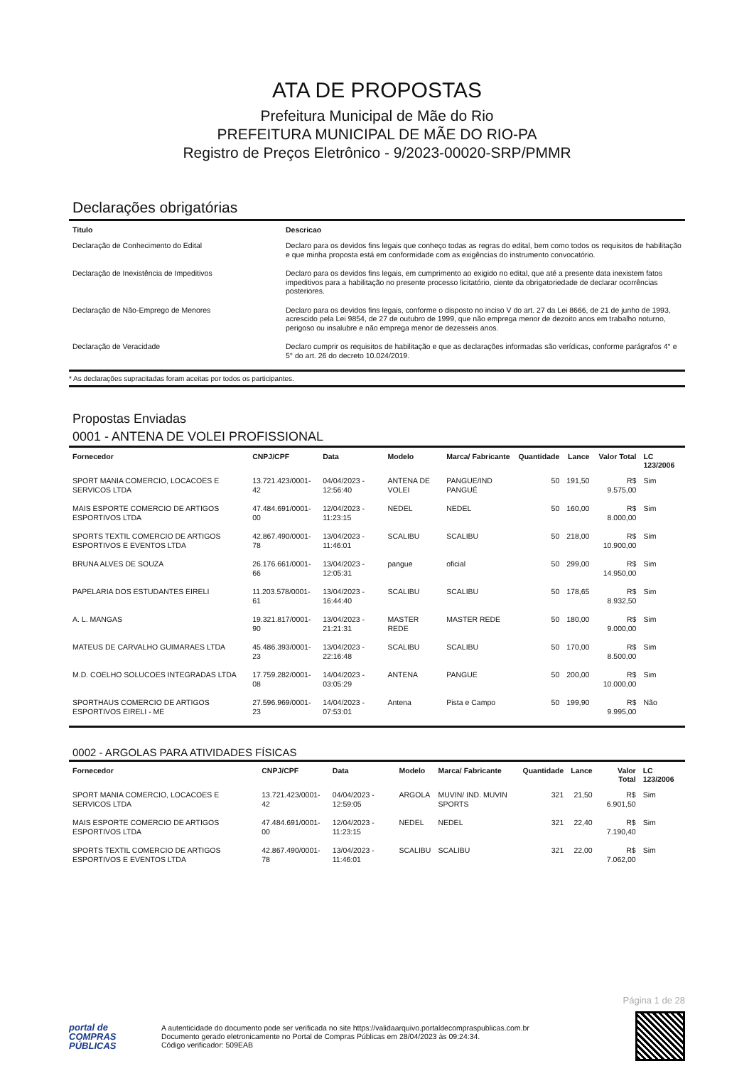ATA DE PROPOSTAS
Prefeitura Municipal de Mãe do Rio
PREFEITURA MUNICIPAL DE MÃE DO RIO-PA
Registro de Preços Eletrônico - 9/2023-00020-SRP/PMMR
Declarações obrigatórias
| Titulo | Descricao |
| --- | --- |
| Declaração de Conhecimento do Edital | Declaro para os devidos fins legais que conheço todas as regras do edital, bem como todos os requisitos de habilitação e que minha proposta está em conformidade com as exigências do instrumento convocatório. |
| Declaração de Inexistência de Impeditivos | Declaro para os devidos fins legais, em cumprimento ao exigido no edital, que até a presente data inexistem fatos impeditivos para a habilitação no presente processo licitatório, ciente da obrigatoriedade de declarar ocorrências posteriores. |
| Declaração de Não-Emprego de Menores | Declaro para os devidos fins legais, conforme o disposto no inciso V do art. 27 da Lei 8666, de 21 de junho de 1993, acrescido pela Lei 9854, de 27 de outubro de 1999, que não emprega menor de dezoito anos em trabalho noturno, perigoso ou insalubre e não emprega menor de dezesseis anos. |
| Declaração de Veracidade | Declaro cumprir os requisitos de habilitação e que as declarações informadas são verídicas, conforme parágrafos 4° e 5° do art. 26 do decreto 10.024/2019. |
* As declarações supracitadas foram aceitas por todos os participantes.
Propostas Enviadas
0001 - ANTENA DE VOLEI PROFISSIONAL
| Fornecedor | CNPJ/CPF | Data | Modelo | Marca/ Fabricante | Quantidade | Lance | Valor Total | LC 123/2006 |
| --- | --- | --- | --- | --- | --- | --- | --- | --- |
| SPORT MANIA COMERCIO, LOCACOES E SERVICOS LTDA | 13.721.423/0001-42 | 04/04/2023 - 12:56:40 | ANTENA DE VOLEI | PANGUE/IND PANGUÉ | 50 | 191,50 | R$ 9.575,00 | Sim |
| MAIS ESPORTE COMERCIO DE ARTIGOS ESPORTIVOS LTDA | 47.484.691/0001-00 | 12/04/2023 - 11:23:15 | NEDEL | NEDEL | 50 | 160,00 | R$ 8.000,00 | Sim |
| SPORTS TEXTIL COMERCIO DE ARTIGOS ESPORTIVOS E EVENTOS LTDA | 42.867.490/0001-78 | 13/04/2023 - 11:46:01 | SCALIBU | SCALIBU | 50 | 218,00 | R$ 10.900,00 | Sim |
| BRUNA ALVES DE SOUZA | 26.176.661/0001-66 | 13/04/2023 - 12:05:31 | pangue | oficial | 50 | 299,00 | R$ 14.950,00 | Sim |
| PAPELARIA DOS ESTUDANTES EIRELI | 11.203.578/0001-61 | 13/04/2023 - 16:44:40 | SCALIBU | SCALIBU | 50 | 178,65 | R$ 8.932,50 | Sim |
| A. L. MANGAS | 19.321.817/0001-90 | 13/04/2023 - 21:21:31 | MASTER REDE | MASTER REDE | 50 | 180,00 | R$ 9.000,00 | Sim |
| MATEUS DE CARVALHO GUIMARAES LTDA | 45.486.393/0001-23 | 13/04/2023 - 22:16:48 | SCALIBU | SCALIBU | 50 | 170,00 | R$ 8.500,00 | Sim |
| M.D. COELHO SOLUCOES INTEGRADAS LTDA | 17.759.282/0001-08 | 14/04/2023 - 03:05:29 | ANTENA | PANGUE | 50 | 200,00 | R$ 10.000,00 | Sim |
| SPORTHAUS COMERCIO DE ARTIGOS ESPORTIVOS EIRELI - ME | 27.596.969/0001-23 | 14/04/2023 - 07:53:01 | Antena | Pista e Campo | 50 | 199,90 | R$ 9.995,00 | Não |
0002 - ARGOLAS PARA ATIVIDADES FÍSICAS
| Fornecedor | CNPJ/CPF | Data | Modelo | Marca/ Fabricante | Quantidade | Lance | Valor Total | LC 123/2006 |
| --- | --- | --- | --- | --- | --- | --- | --- | --- |
| SPORT MANIA COMERCIO, LOCACOES E SERVICOS LTDA | 13.721.423/0001-42 | 04/04/2023 - 12:59:05 | ARGOLA | MUVIN/ IND. MUVIN SPORTS | 321 | 21,50 | R$ 6.901,50 | Sim |
| MAIS ESPORTE COMERCIO DE ARTIGOS ESPORTIVOS LTDA | 47.484.691/0001-00 | 12/04/2023 - 11:23:15 | NEDEL | NEDEL | 321 | 22,40 | R$ 7.190,40 | Sim |
| SPORTS TEXTIL COMERCIO DE ARTIGOS ESPORTIVOS E EVENTOS LTDA | 42.867.490/0001-78 | 13/04/2023 - 11:46:01 | SCALIBU | SCALIBU | 321 | 22,00 | R$ 7.062,00 | Sim |
Página 1 de 28
portal de
COMPRAS
PÚBLICAS
A autenticidade do documento pode ser verificada no site https://validaarquivo.portaldecompraspublicas.com.br
Documento gerado eletronicamente no Portal de Compras Públicas em 28/04/2023 às 09:24:34.
Código verificador: 509EAB